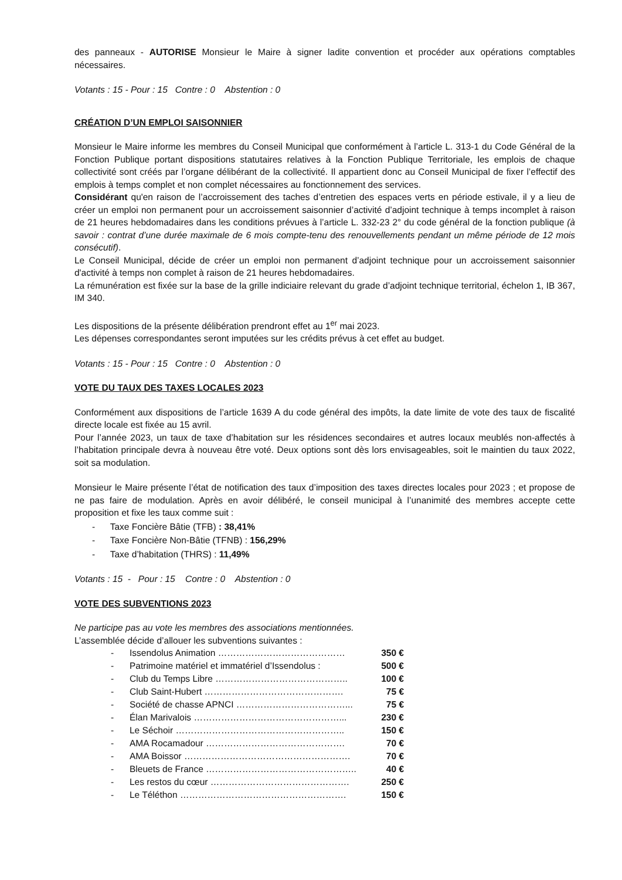des panneaux - AUTORISE Monsieur le Maire à signer ladite convention et procéder aux opérations comptables nécessaires.
Votants : 15 - Pour : 15 Contre : 0 Abstention : 0
CRÉATION D’UN EMPLOI SAISONNIER
Monsieur le Maire informe les membres du Conseil Municipal que conformément à l’article L. 313-1 du Code Général de la Fonction Publique portant dispositions statutaires relatives à la Fonction Publique Territoriale, les emplois de chaque collectivité sont créés par l’organe délibérant de la collectivité. Il appartient donc au Conseil Municipal de fixer l’effectif des emplois à temps complet et non complet nécessaires au fonctionnement des services.
Considérant qu'en raison de l’accroissement des taches d’entretien des espaces verts en période estivale, il y a lieu de créer un emploi non permanent pour un accroissement saisonnier d’activité d’adjoint technique à temps incomplet à raison de 21 heures hebdomadaires dans les conditions prévues à l’article L. 332-23 2° du code général de la fonction publique (à savoir : contrat d’une durée maximale de 6 mois compte-tenu des renouvellements pendant un même période de 12 mois consécutif).
Le Conseil Municipal, décide de créer un emploi non permanent d’adjoint technique pour un accroissement saisonnier d'activité à temps non complet à raison de 21 heures hebdomadaires.
La rémunération est fixée sur la base de la grille indiciaire relevant du grade d’adjoint technique territorial, échelon 1, IB 367, IM 340.
Les dispositions de la présente délibération prendront effet au 1<sup>er</sup> mai 2023.
Les dépenses correspondantes seront imputées sur les crédits prévus à cet effet au budget.
Votants : 15 - Pour : 15 Contre : 0 Abstention : 0
VOTE DU TAUX DES TAXES LOCALES 2023
Conformément aux dispositions de l’article 1639 A du code général des impôts, la date limite de vote des taux de fiscalité directe locale est fixée au 15 avril.
Pour l’année 2023, un taux de taxe d’habitation sur les résidences secondaires et autres locaux meublés non-affectés à l’habitation principale devra à nouveau être voté. Deux options sont dès lors envisageables, soit le maintien du taux 2022, soit sa modulation.
Monsieur le Maire présente l’état de notification des taux d’imposition des taxes directes locales pour 2023 ; et propose de ne pas faire de modulation. Après en avoir délibéré, le conseil municipal à l’unanimité des membres accepte cette proposition et fixe les taux comme suit :
- Taxe Foncière Bâtie (TFB) : 38,41%
- Taxe Foncière Non-Bâtie (TFNB) : 156,29%
- Taxe d’habitation (THRS) : 11,49%
Votants : 15 - Pour : 15 Contre : 0 Abstention : 0
VOTE DES SUBVENTIONS 2023
Ne participe pas au vote les membres des associations mentionnées.
L’assemblée décide d’allouer les subventions suivantes :
- Issendolus Animation …………………………………… 350 €
- Patrimoine matériel et immatériel d’Issendolus : 500 €
- Club du Temps Libre …………………………………….. 100 €
- Club Saint-Hubert ………………………………………. 75 €
- Société de chasse APNCI ………………………………... 75 €
- Élan Marivalois …………………………………………... 230 €
- Le Séchoir ……………………………………………….. 150 €
- AMA Rocamadour ………………………………………. 70 €
- AMA Boissor ………………………………………………. 70 €
- Bleuets de France ………………………………………….. 40 €
- Les restos du cœur ………………………………………. 250 €
- Le Téléthon ………………………………………………. 150 €